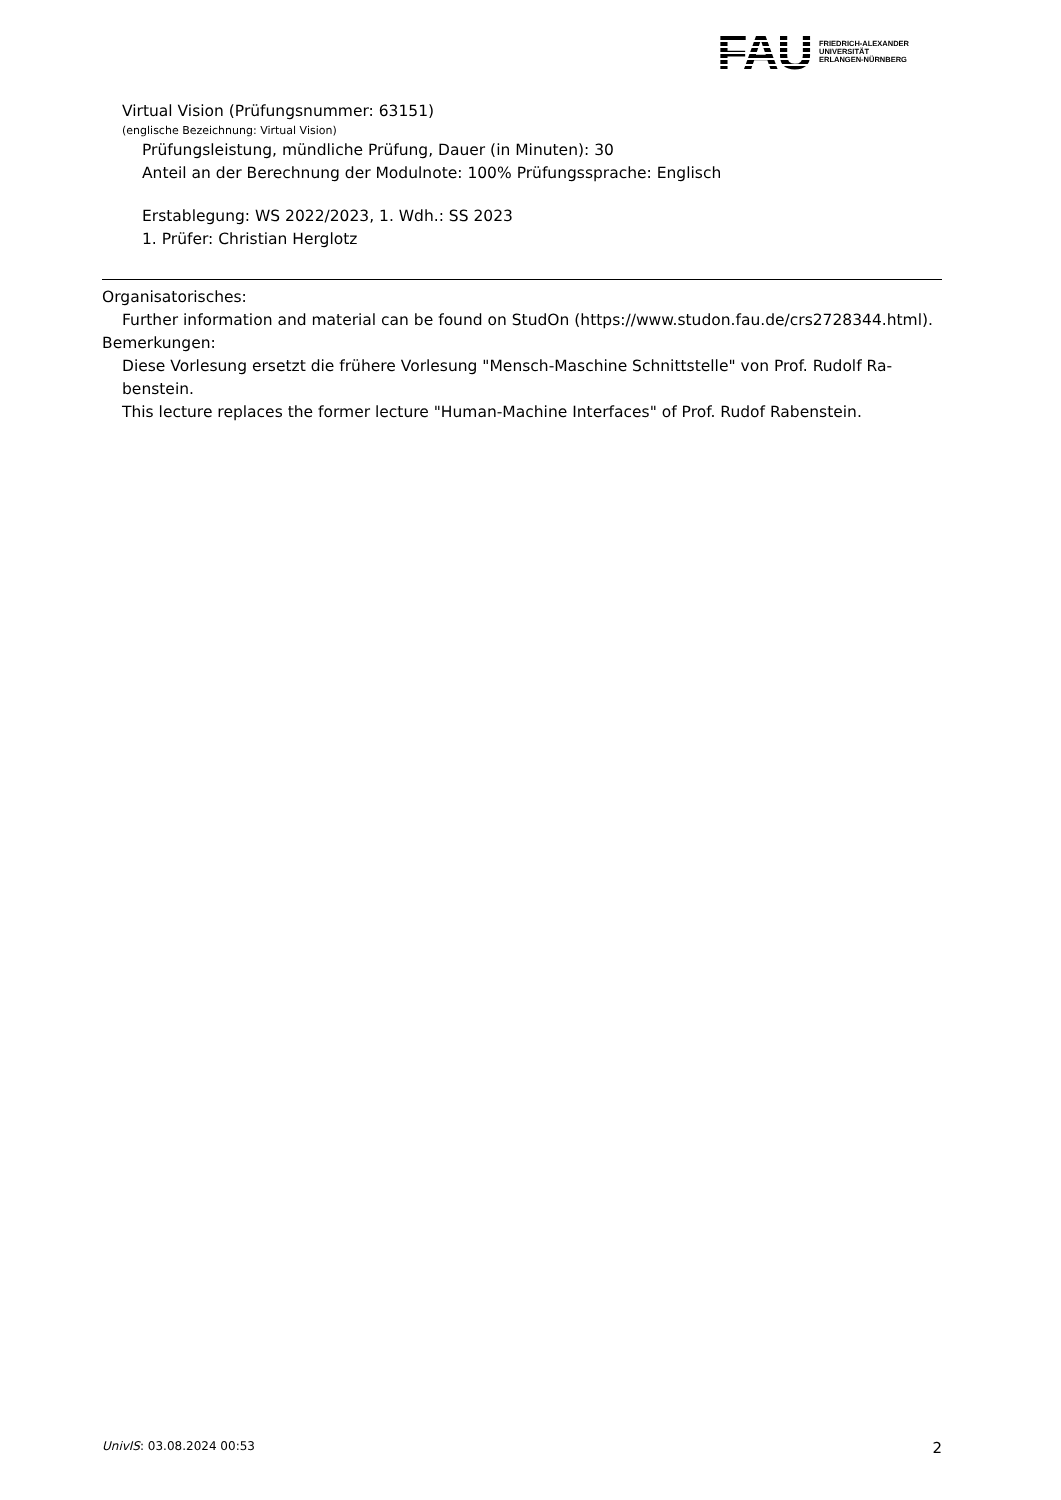FAU
FRIEDRICH-ALEXANDER
UNIVERSITÄT
ERLANGEN-NÜRNBERG
Virtual Vision (Prüfungsnummer: 63151)
(englische Bezeichnung: Virtual Vision)
Prüfungsleistung, mündliche Prüfung, Dauer (in Minuten): 30
Anteil an der Berechnung der Modulnote: 100% Prüfungssprache: Englisch
Erstablegung: WS 2022/2023, 1. Wdh.: SS 2023
1. Prüfer: Christian Herglotz
Organisatorisches:
Further information and material can be found on StudOn (https://www.studon.fau.de/crs2728344.html).
Bemerkungen:
Diese Vorlesung ersetzt die frühere Vorlesung "Mensch-Maschine Schnittstelle" von Prof. Rudolf Ra-
benstein.
This lecture replaces the former lecture "Human-Machine Interfaces" of Prof. Rudof Rabenstein.
UnivIS: 03.08.2024 00:53 2